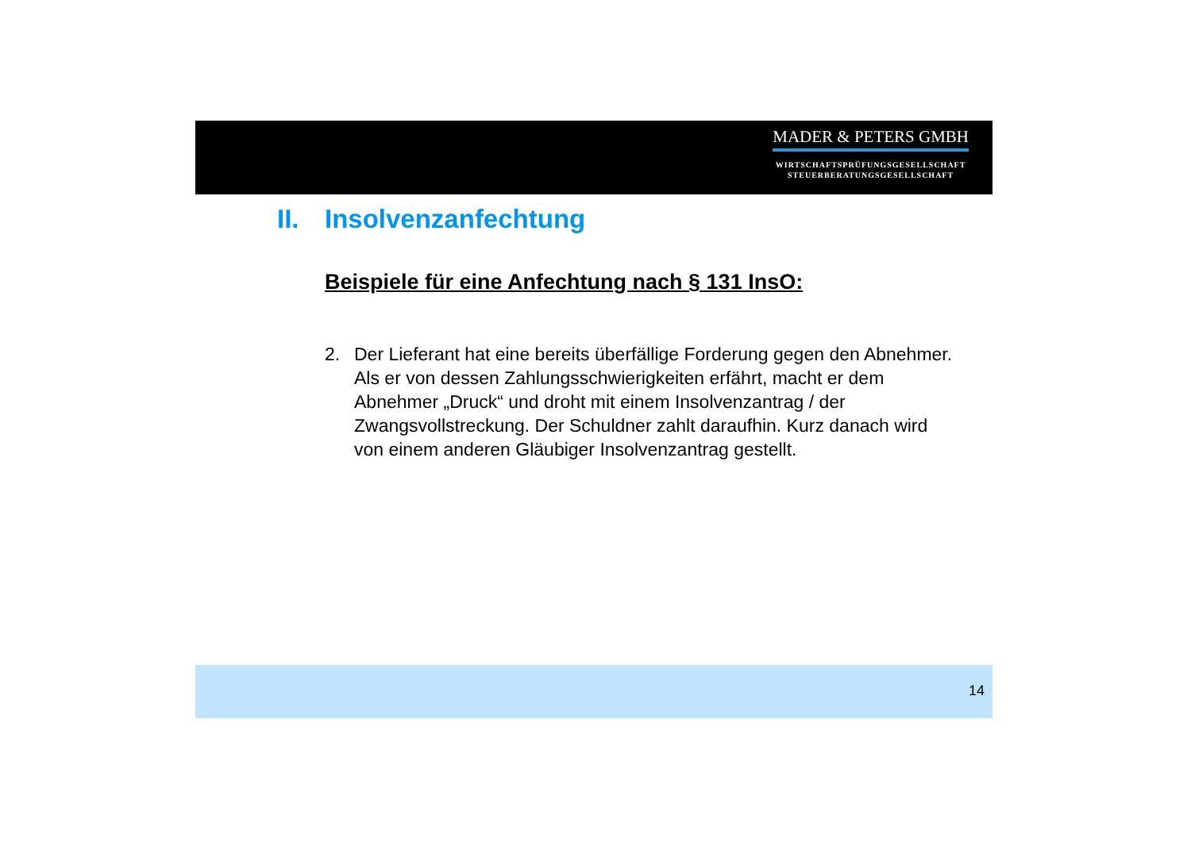MADER & PETERS GMBH
WIRTSCHAFTSPRÜFUNGSGESELLSCHAFT
STEUERBERATUNGSGESELLSCHAFT
II. Insolvenzanfechtung
Beispiele für eine Anfechtung nach § 131 InsO:
2. Der Lieferant hat eine bereits überfällige Forderung gegen den Abnehmer. Als er von dessen Zahlungsschwierigkeiten erfährt, macht er dem Abnehmer „Druck“ und droht mit einem Insolvenzantrag / der Zwangsvollstreckung. Der Schuldner zahlt daraufhin. Kurz danach wird von einem anderen Gläubiger Insolvenzantrag gestellt.
14